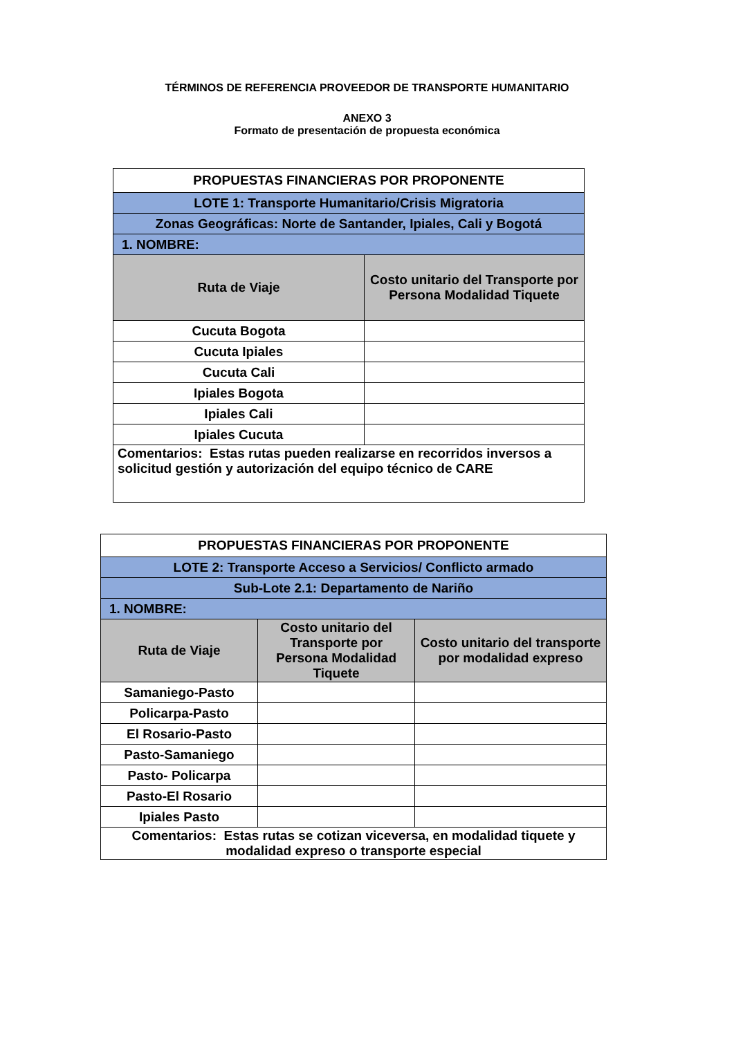TÉRMINOS DE REFERENCIA PROVEEDOR DE TRANSPORTE HUMANITARIO
ANEXO 3
Formato de presentación de propuesta económica
| PROPUESTAS FINANCIERAS POR PROPONENTE | |
| LOTE 1: Transporte Humanitario/Crisis Migratoria | |
| Zonas Geográficas: Norte de Santander, Ipiales, Cali y Bogotá | |
| 1. NOMBRE: | |
| Ruta de Viaje | Costo unitario del Transporte por Persona Modalidad Tiquete |
| Cucuta Bogota | |
| Cucuta Ipiales | |
| Cucuta Cali | |
| Ipiales Bogota | |
| Ipiales Cali | |
| Ipiales Cucuta | |
| Comentarios: Estas rutas pueden realizarse en recorridos inversos a solicitud gestión y autorización del equipo técnico de CARE | |
| PROPUESTAS FINANCIERAS POR PROPONENTE | | |
| LOTE 2: Transporte Acceso a Servicios/ Conflicto armado | | |
| Sub-Lote 2.1: Departamento de Nariño | | |
| 1. NOMBRE: | | |
| Ruta de Viaje | Costo unitario del Transporte por Persona Modalidad Tiquete | Costo unitario del transporte por modalidad expreso |
| Samaniego-Pasto | | |
| Policarpa-Pasto | | |
| El Rosario-Pasto | | |
| Pasto-Samaniego | | |
| Pasto- Policarpa | | |
| Pasto-El Rosario | | |
| Ipiales Pasto | | |
| Comentarios: Estas rutas se cotizan viceversa, en modalidad tiquete y modalidad expreso o transporte especial | | |